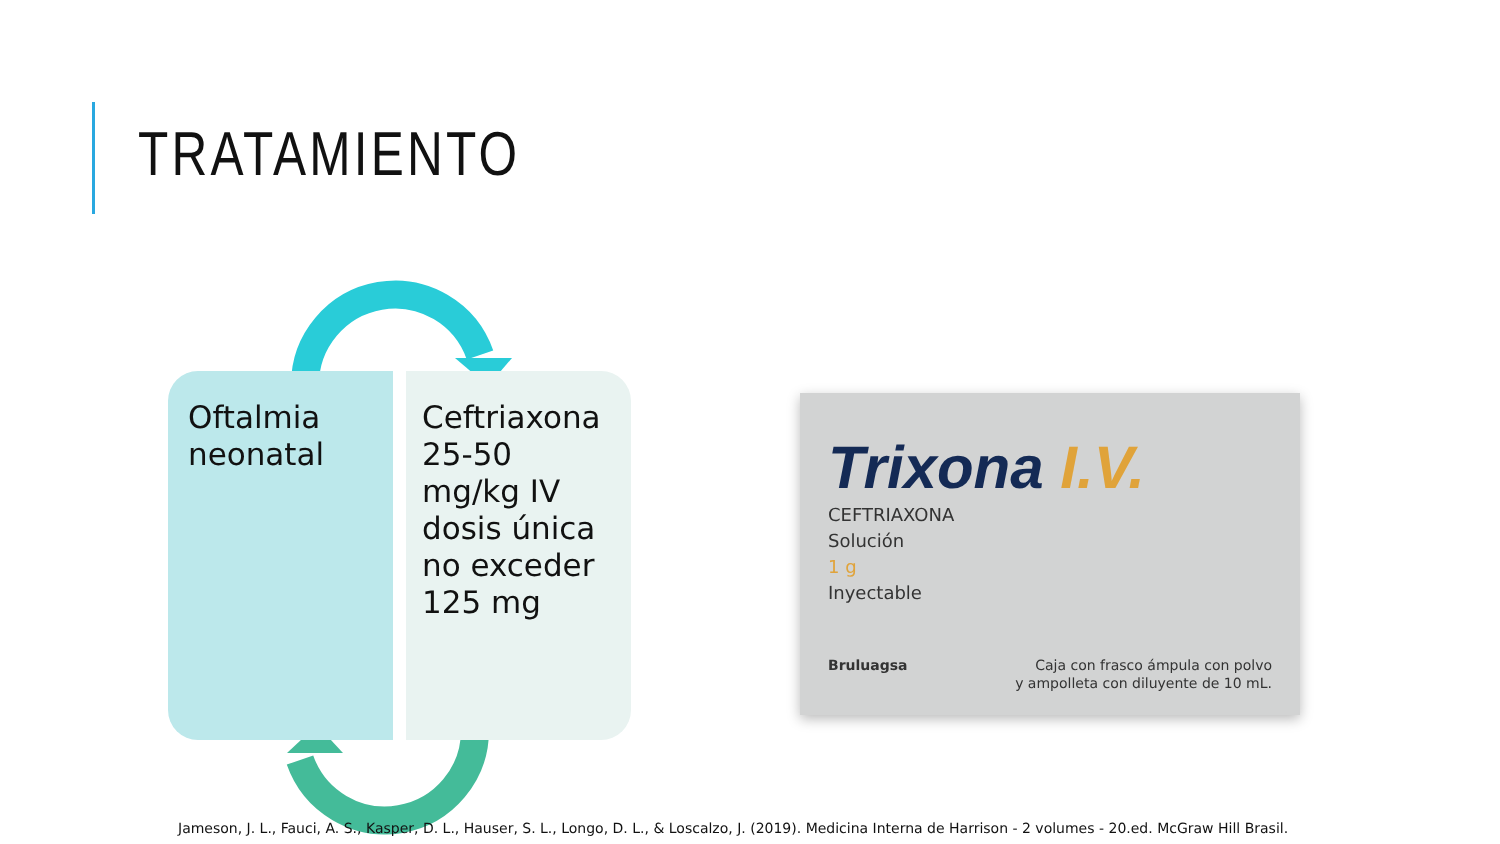TRATAMIENTO
Oftalmia neonatal
Ceftriaxona 25-50 mg/kg IV dosis única no exceder 125 mg
Trixona I.V.
CEFTRIAXONA
Solución
1 g
Inyectable
Bruluagsa Caja con frasco ámpula con polvo
y ampolleta con diluyente de 10 mL.
Jameson, J. L., Fauci, A. S., Kasper, D. L., Hauser, S. L., Longo, D. L., & Loscalzo, J. (2019). Medicina Interna de Harrison - 2 volumes - 20.ed. McGraw Hill Brasil.